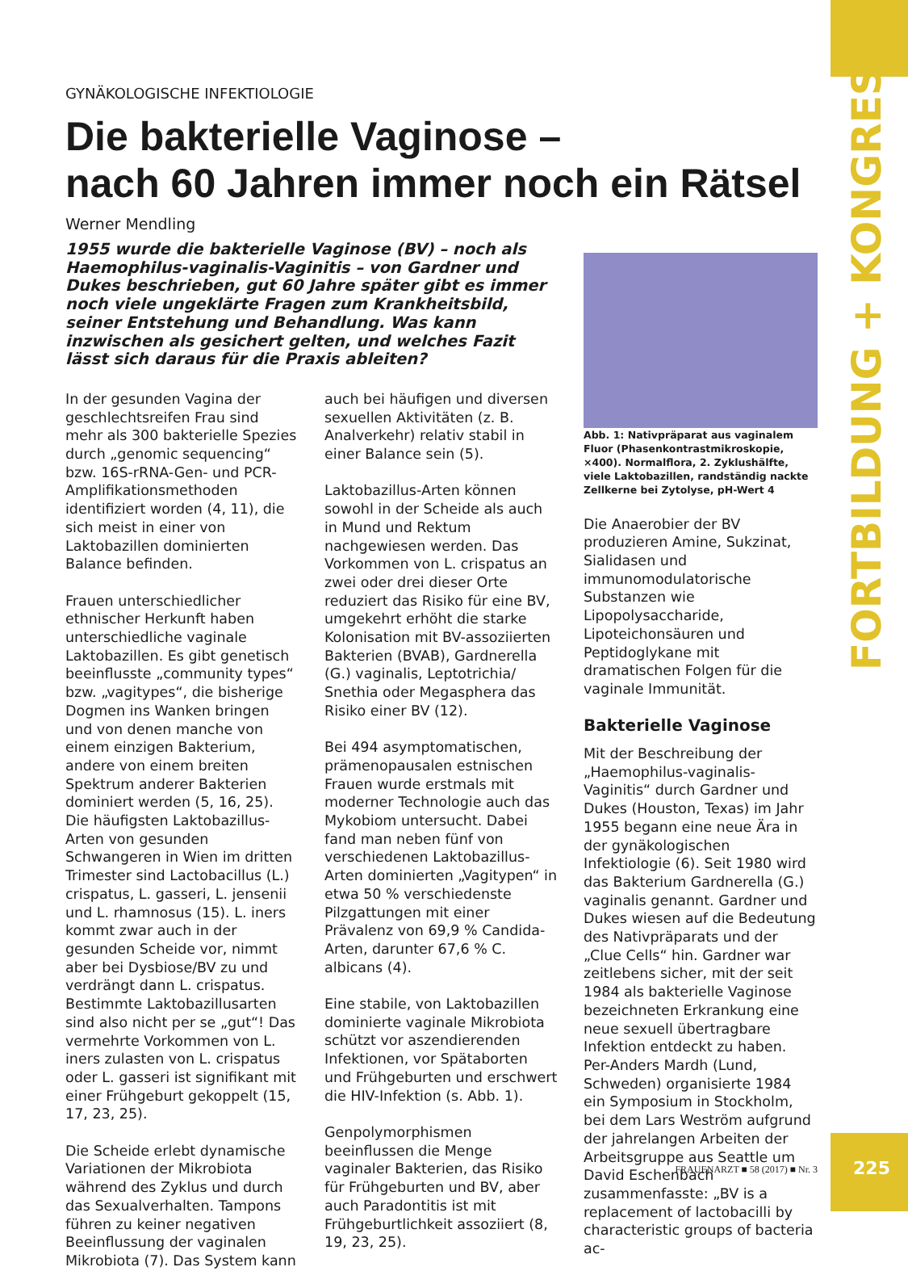FORTBILDUNG + KONGRESS
GYNÄKOLOGISCHE INFEKTIOLOGIE
Die bakterielle Vaginose –
nach 60 Jahren immer noch ein Rätsel
Werner Mendling
1955 wurde die bakterielle Vaginose (BV) – noch als Haemophilus-vaginalis-Vaginitis – von Gardner und Dukes beschrieben, gut 60 Jahre später gibt es immer noch viele ungeklärte Fragen zum Krankheitsbild, seiner Entstehung und Behandlung. Was kann inzwischen als gesichert gelten, und welches Fazit lässt sich daraus für die Praxis ableiten?
In der gesunden Vagina der geschlechtsreifen Frau sind mehr als 300 bakterielle Spezies durch „genomic sequencing“ bzw. 16S-rRNA-Gen- und PCR-Amplifikationsmethoden identifiziert worden (4, 11), die sich meist in einer von Laktobazillen dominierten Balance befinden.
Frauen unterschiedlicher ethnischer Herkunft haben unterschiedliche vaginale Laktobazillen. Es gibt genetisch beeinflusste „community types“ bzw. „vagitypes“, die bisherige Dogmen ins Wanken bringen und von denen manche von einem einzigen Bakterium, andere von einem breiten Spektrum anderer Bakterien dominiert werden (5, 16, 25). Die häufigsten Laktobazillus-Arten von gesunden Schwangeren in Wien im dritten Trimester sind Lactobacillus (L.) crispatus, L. gasseri, L. jensenii und L. rhamnosus (15). L. iners kommt zwar auch in der gesunden Scheide vor, nimmt aber bei Dysbiose/BV zu und verdrängt dann L. crispatus. Bestimmte Laktobazillusarten sind also nicht per se „gut“! Das vermehrte Vorkommen von L. iners zulasten von L. crispatus oder L. gasseri ist signifikant mit einer Frühgeburt gekoppelt (15, 17, 23, 25).
Die Scheide erlebt dynamische Variationen der Mikrobiota während des Zyklus und durch das Sexualverhalten. Tampons führen zu keiner negativen Beeinflussung der vaginalen Mikrobiota (7). Das System kann
auch bei häufigen und diversen sexuellen Aktivitäten (z. B. Analverkehr) relativ stabil in einer Balance sein (5).
Laktobazillus-Arten können sowohl in der Scheide als auch in Mund und Rektum nachgewiesen werden. Das Vorkommen von L. crispatus an zwei oder drei dieser Orte reduziert das Risiko für eine BV, umgekehrt erhöht die starke Kolonisation mit BV-assoziierten Bakterien (BVAB), Gardnerella (G.) vaginalis, Leptotrichia/ Snethia oder Megasphera das Risiko einer BV (12).
Bei 494 asymptomatischen, prämenopausalen estnischen Frauen wurde erstmals mit moderner Technologie auch das Mykobiom untersucht. Dabei fand man neben fünf von verschiedenen Laktobazillus-Arten dominierten „Vagitypen“ in etwa 50 % verschiedenste Pilzgattungen mit einer Prävalenz von 69,9 % Candida-Arten, darunter 67,6 % C. albicans (4).
Eine stabile, von Laktobazillen dominierte vaginale Mikrobiota schützt vor aszendierenden Infektionen, vor Spätaborten und Frühgeburten und erschwert die HIV-Infektion (s. Abb. 1).
Genpolymorphismen beeinflussen die Menge vaginaler Bakterien, das Risiko für Frühgeburten und BV, aber auch Paradontitis ist mit Frühgeburtlichkeit assoziiert (8, 19, 23, 25).
Abb. 1: Nativpräparat aus vaginalem Fluor (Phasenkontrastmikroskopie, ×400). Normalflora, 2. Zyklushälfte, viele Laktobazillen, randständig nackte Zellkerne bei Zytolyse, pH-Wert 4
Die Anaerobier der BV produzieren Amine, Sukzinat, Sialidasen und immunomodulatorische Substanzen wie Lipopolysaccharide, Lipoteichonsäuren und Peptidoglykane mit dramatischen Folgen für die vaginale Immunität.
Bakterielle Vaginose
Mit der Beschreibung der „Haemophilus-vaginalis-Vaginitis“ durch Gardner und Dukes (Houston, Texas) im Jahr 1955 begann eine neue Ära in der gynäkologischen Infektiologie (6). Seit 1980 wird das Bakterium Gardnerella (G.) vaginalis genannt. Gardner und Dukes wiesen auf die Bedeutung des Nativpräparats und der „Clue Cells“ hin. Gardner war zeitlebens sicher, mit der seit 1984 als bakterielle Vaginose bezeichneten Erkrankung eine neue sexuell übertragbare Infektion entdeckt zu haben. Per-Anders Mardh (Lund, Schweden) organisierte 1984 ein Symposium in Stockholm, bei dem Lars Weström aufgrund der jahrelangen Arbeiten der Arbeitsgruppe aus Seattle um David Eschenbach zusammenfasste: „BV is a replacement of lactobacilli by characteristic groups of bacteria ac-
FRAUENARZT ■ 58 (2017) ■ Nr. 3 225